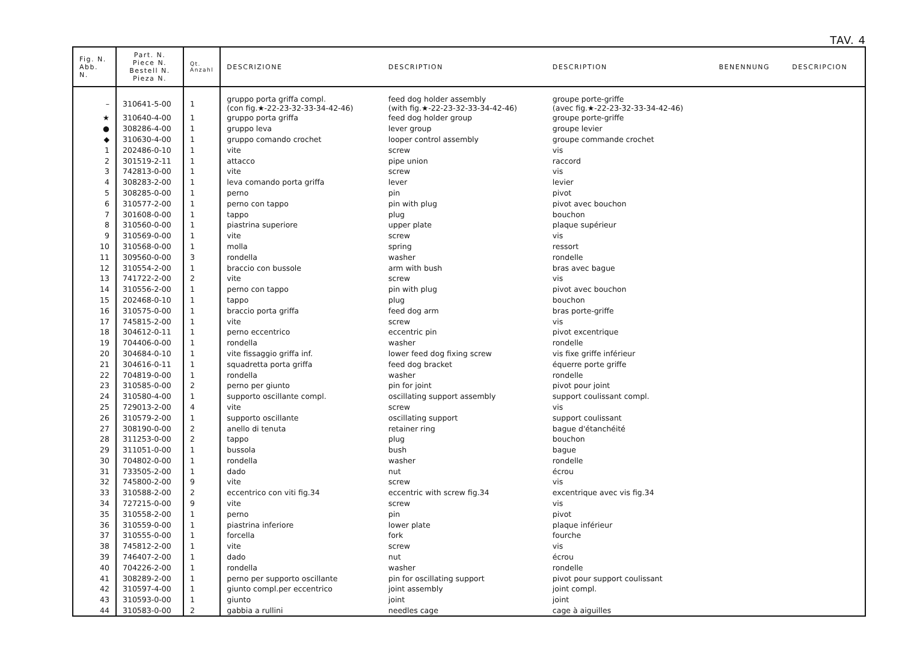TAV. 4
| Fig. N. Abb. N. | Part. N. Piece N. Bestell N. Pieza N. | Qt. Anzahl | DESCRIZIONE | DESCRIPTION | DESCRIPTION | BENENNUNG | DESCRIPCION |
| --- | --- | --- | --- | --- | --- | --- | --- |
| – | 310641-5-00 | 1 | gruppo porta griffa compl. (con fig.★-22-23-32-33-34-42-46) | feed dog holder assembly (with fig.★-22-23-32-33-34-42-46) | groupe porte-griffe (avec fig.★-22-23-32-33-34-42-46) | | |
| ★ | 310640-4-00 | 1 | gruppo porta griffa | feed dog holder group | groupe porte-griffe | | |
| ● | 308286-4-00 | 1 | gruppo leva | lever group | groupe levier | | |
| ◆ | 310630-4-00 | 1 | gruppo comando crochet | looper control assembly | groupe commande crochet | | |
| 1 | 202486-0-10 | 1 | vite | screw | vis | | |
| 2 | 301519-2-11 | 1 | attacco | pipe union | raccord | | |
| 3 | 742813-0-00 | 1 | vite | screw | vis | | |
| 4 | 308283-2-00 | 1 | leva comando porta griffa | lever | levier | | |
| 5 | 308285-0-00 | 1 | perno | pin | pivot | | |
| 6 | 310577-2-00 | 1 | perno con tappo | pin with plug | pivot avec bouchon | | |
| 7 | 301608-0-00 | 1 | tappo | plug | bouchon | | |
| 8 | 310560-0-00 | 1 | piastrina superiore | upper plate | plaque supérieur | | |
| 9 | 310569-0-00 | 1 | vite | screw | vis | | |
| 10 | 310568-0-00 | 1 | molla | spring | ressort | | |
| 11 | 309560-0-00 | 3 | rondella | washer | rondelle | | |
| 12 | 310554-2-00 | 1 | braccio con bussole | arm with bush | bras avec bague | | |
| 13 | 741722-2-00 | 2 | vite | screw | vis | | |
| 14 | 310556-2-00 | 1 | perno con tappo | pin with plug | pivot avec bouchon | | |
| 15 | 202468-0-10 | 1 | tappo | plug | bouchon | | |
| 16 | 310575-0-00 | 1 | braccio porta griffa | feed dog arm | bras porte-griffe | | |
| 17 | 745815-2-00 | 1 | vite | screw | vis | | |
| 18 | 304612-0-11 | 1 | perno eccentrico | eccentric pin | pivot excentrique | | |
| 19 | 704406-0-00 | 1 | rondella | washer | rondelle | | |
| 20 | 304684-0-10 | 1 | vite fissaggio griffa inf. | lower feed dog fixing screw | vis fixe griffe inférieur | | |
| 21 | 304616-0-11 | 1 | squadretta porta griffa | feed dog bracket | équerre porte griffe | | |
| 22 | 704819-0-00 | 1 | rondella | washer | rondelle | | |
| 23 | 310585-0-00 | 2 | perno per giunto | pin for joint | pivot pour joint | | |
| 24 | 310580-4-00 | 1 | supporto oscillante compl. | oscillating support assembly | support coulissant compl. | | |
| 25 | 729013-2-00 | 4 | vite | screw | vis | | |
| 26 | 310579-2-00 | 1 | supporto oscillante | oscillating support | support coulissant | | |
| 27 | 308190-0-00 | 2 | anello di tenuta | retainer ring | bague d'étanchéité | | |
| 28 | 311253-0-00 | 2 | tappo | plug | bouchon | | |
| 29 | 311051-0-00 | 1 | bussola | bush | bague | | |
| 30 | 704802-0-00 | 1 | rondella | washer | rondelle | | |
| 31 | 733505-2-00 | 1 | dado | nut | écrou | | |
| 32 | 745800-2-00 | 9 | vite | screw | vis | | |
| 33 | 310588-2-00 | 2 | eccentrico con viti fig.34 | eccentric with screw fig.34 | excentrique avec vis fig.34 | | |
| 34 | 727215-0-00 | 9 | vite | screw | vis | | |
| 35 | 310558-2-00 | 1 | perno | pin | pivot | | |
| 36 | 310559-0-00 | 1 | piastrina inferiore | lower plate | plaque inférieur | | |
| 37 | 310555-0-00 | 1 | forcella | fork | fourche | | |
| 38 | 745812-2-00 | 1 | vite | screw | vis | | |
| 39 | 746407-2-00 | 1 | dado | nut | écrou | | |
| 40 | 704226-2-00 | 1 | rondella | washer | rondelle | | |
| 41 | 308289-2-00 | 1 | perno per supporto oscillante | pin for oscillating support | pivot pour support coulissant | | |
| 42 | 310597-4-00 | 1 | giunto compl.per eccentrico | joint assembly | joint compl. | | |
| 43 | 310593-0-00 | 1 | giunto | joint | joint | | |
| 44 | 310583-0-00 | 2 | gabbia a rullini | needles cage | cage à aiguilles | | |